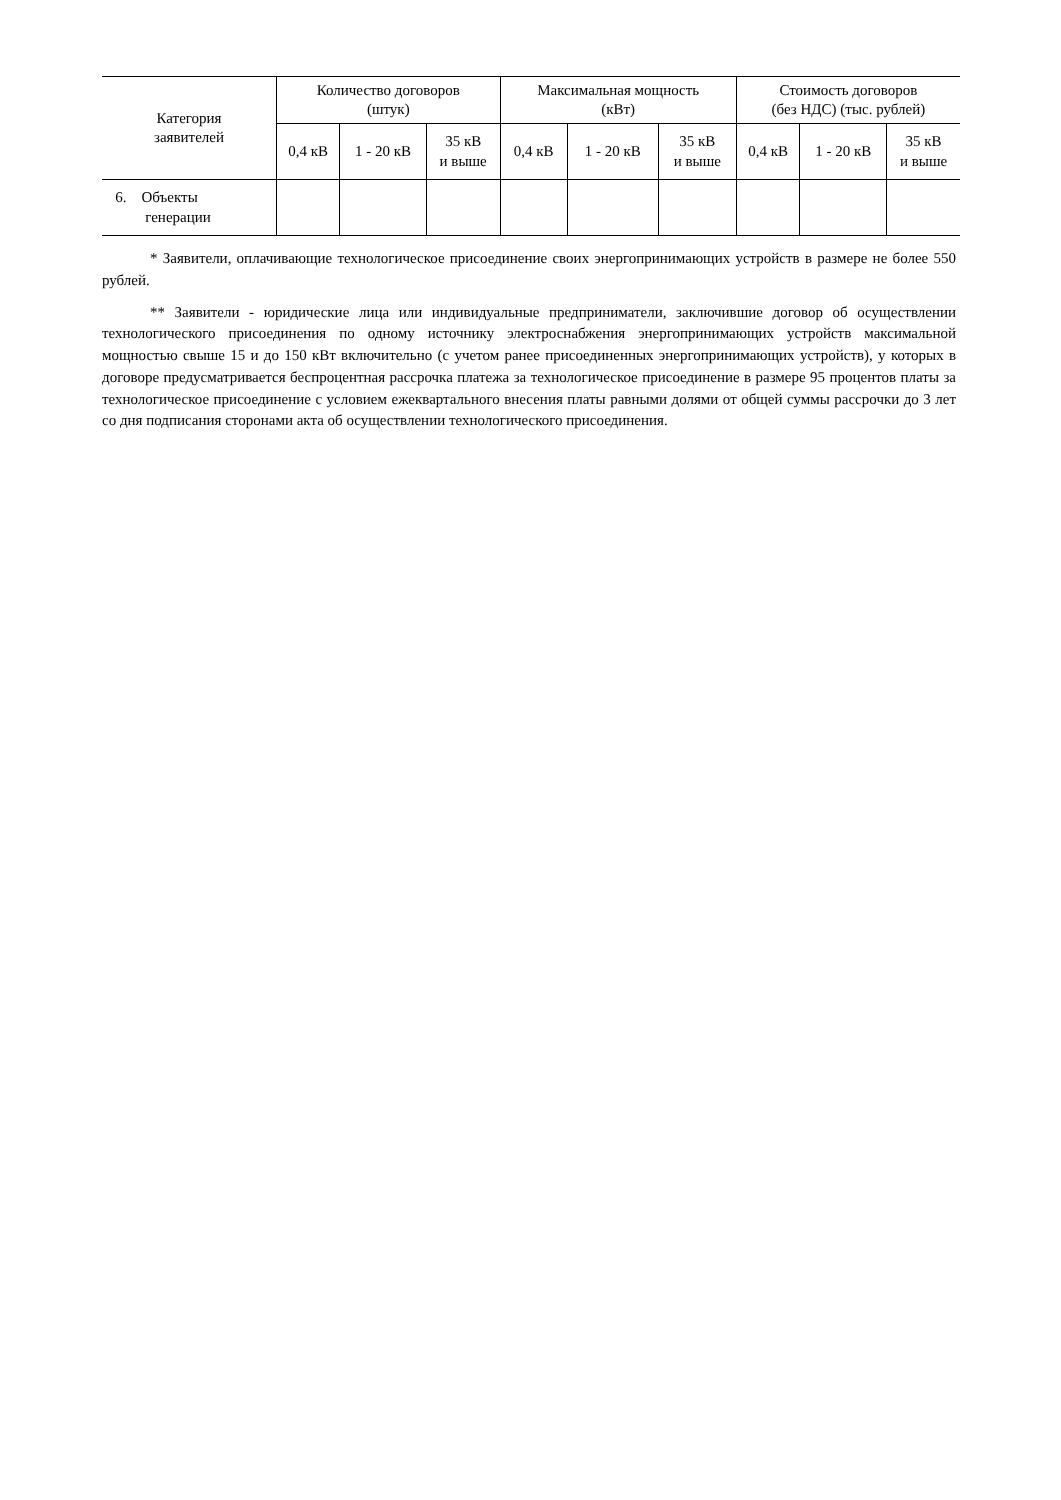| Категория заявителей | Количество договоров (штук) | | | Максимальная мощность (кВт) | | | Стоимость договоров (без НДС) (тыс. рублей) | | |
| --- | --- | --- | --- | --- | --- | --- | --- | --- | --- |
| | 0,4 кВ | 1 - 20 кВ | 35 кВ и выше | 0,4 кВ | 1 - 20 кВ | 35 кВ и выше | 0,4 кВ | 1 - 20 кВ | 35 кВ и выше |
| 6. Объекты генерации | | | | | | | | | |
* Заявители, оплачивающие технологическое присоединение своих энергопринимающих устройств в размере не более 550 рублей.
** Заявители - юридические лица или индивидуальные предприниматели, заключившие договор об осуществлении технологического присоединения по одному источнику электроснабжения энергопринимающих устройств максимальной мощностью свыше 15 и до 150 кВт включительно (с учетом ранее присоединенных энергопринимающих устройств), у которых в договоре предусматривается беспроцентная рассрочка платежа за технологическое присоединение в размере 95 процентов платы за технологическое присоединение с условием ежеквартального внесения платы равными долями от общей суммы рассрочки до 3 лет со дня подписания сторонами акта об осуществлении технологического присоединения.